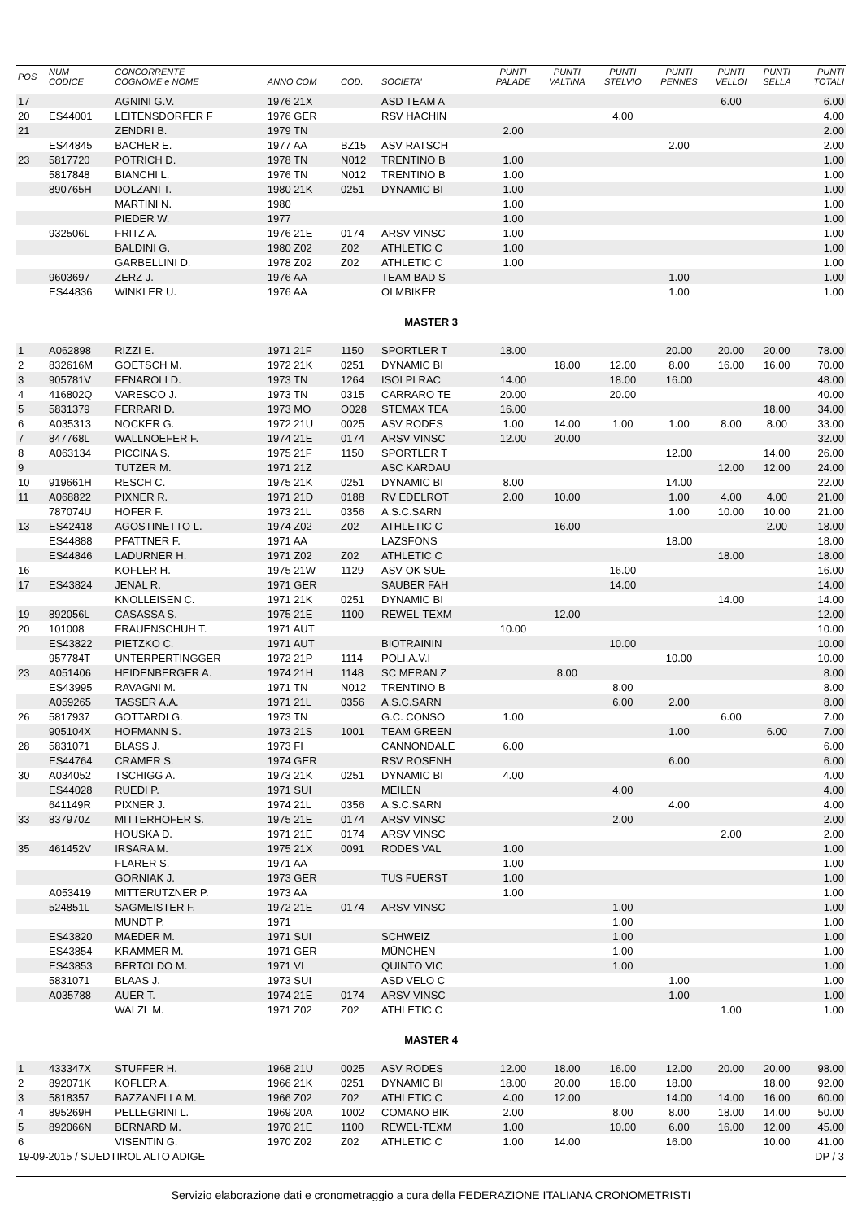| POS | NUM CODICE | CONCORRENTE COGNOME e NOME | ANNO COM | COD. | SOCIETA' | PUNTI PALADE | PUNTI VALTINA | PUNTI STELVIO | PUNTI PENNES | PUNTI VELLOI | PUNTI SELLA | PUNTI TOTALI |
| --- | --- | --- | --- | --- | --- | --- | --- | --- | --- | --- | --- | --- |
| 17 | | AGNINI G.V. | 1976 21X | | ASD TEAM A | | | | | 6.00 | | 6.00 |
| 20 | ES44001 | LEITENSDORFER F | 1976 GER | | RSV HACHIN | | | 4.00 | | | | 4.00 |
| 21 | | ZENDRI B. | 1979 TN | | | 2.00 | | | | | | 2.00 |
| | ES44845 | BACHER E. | 1977 AA | BZ15 | ASV RATSCH | | | | 2.00 | | | 2.00 |
| 23 | 5817720 | POTRICH D. | 1978 TN | N012 | TRENTINO B | 1.00 | | | | | | 1.00 |
| | 5817848 | BIANCHI L. | 1976 TN | N012 | TRENTINO B | 1.00 | | | | | | 1.00 |
| | 890765H | DOLZANI T. | 1980 21K | 0251 | DYNAMIC BI | 1.00 | | | | | | 1.00 |
| | | MARTINI N. | 1980 | | | 1.00 | | | | | | 1.00 |
| | | PIEDER W. | 1977 | | | 1.00 | | | | | | 1.00 |
| | 932506L | FRITZ A. | 1976 21E | 0174 | ARSV VINSC | 1.00 | | | | | | 1.00 |
| | | BALDINI G. | 1980 Z02 | Z02 | ATHLETIC C | 1.00 | | | | | | 1.00 |
| | | GARBELLINI D. | 1978 Z02 | Z02 | ATHLETIC C | 1.00 | | | | | | 1.00 |
| | 9603697 | ZERZ J. | 1976 AA | | TEAM BAD S | | | | 1.00 | | | 1.00 |
| | ES44836 | WINKLER U. | 1976 AA | | OLMBIKER | | | | 1.00 | | | 1.00 |
| MASTER 3 | | | | | | | | | | | | |
| 1 | A062898 | RIZZI E. | 1971 21F | 1150 | SPORTLER T | 18.00 | | | 20.00 | 20.00 | 20.00 | 78.00 |
| 2 | 832616M | GOETSCH M. | 1972 21K | 0251 | DYNAMIC BI | | 18.00 | 12.00 | 8.00 | 16.00 | 16.00 | 70.00 |
| 3 | 905781V | FENAROLI D. | 1973 TN | 1264 | ISOLPI RAC | 14.00 | | 18.00 | 16.00 | | | 48.00 |
| 4 | 416802Q | VARESCO J. | 1973 TN | 0315 | CARRARO TE | 20.00 | | 20.00 | | | | 40.00 |
| 5 | 5831379 | FERRARI D. | 1973 MO | O028 | STEMAX TEA | 16.00 | | | | | 18.00 | 34.00 |
| 6 | A035313 | NOCKER G. | 1972 21U | 0025 | ASV RODES | 1.00 | 14.00 | 1.00 | 1.00 | 8.00 | 8.00 | 33.00 |
| 7 | 847768L | WALLNOEFER F. | 1974 21E | 0174 | ARSV VINSC | 12.00 | 20.00 | | | | | 32.00 |
| 8 | A063134 | PICCINA S. | 1975 21F | 1150 | SPORTLER T | | | | 12.00 | | 14.00 | 26.00 |
| 9 | | TUTZER M. | 1971 21Z | | ASC KARDAU | | | | | 12.00 | 12.00 | 24.00 |
| 10 | 919661H | RESCH C. | 1975 21K | 0251 | DYNAMIC BI | 8.00 | | | 14.00 | | | 22.00 |
| 11 | A068822 | PIXNER R. | 1971 21D | 0188 | RV EDELROT | 2.00 | 10.00 | | 1.00 | 4.00 | 4.00 | 21.00 |
| | 787074U | HOFER F. | 1973 21L | 0356 | A.S.C.SARN | | | | 1.00 | 10.00 | 10.00 | 21.00 |
| 13 | ES42418 | AGOSTINETTO L. | 1974 Z02 | Z02 | ATHLETIC C | | 16.00 | | | | 2.00 | 18.00 |
| | ES44888 | PFATTNER F. | 1971 AA | | LAZSFONS | | | | 18.00 | | | 18.00 |
| | ES44846 | LADURNER H. | 1971 Z02 | Z02 | ATHLETIC C | | | | | 18.00 | | 18.00 |
| 16 | | KOFLER H. | 1975 21W | 1129 | ASV OK SUE | | | 16.00 | | | | 16.00 |
| 17 | ES43824 | JENAL R. | 1971 GER | | SAUBER FAH | | | 14.00 | | | | 14.00 |
| | | KNOLLEISEN C. | 1971 21K | 0251 | DYNAMIC BI | | | | | 14.00 | | 14.00 |
| 19 | 892056L | CASASSA S. | 1975 21E | 1100 | REWEL-TEXM | | 12.00 | | | | | 12.00 |
| 20 | 101008 | FRAUENSCHUH T. | 1971 AUT | | | 10.00 | | | | | | 10.00 |
| | ES43822 | PIETZKO C. | 1971 AUT | | BIOTRAININ | | | 10.00 | | | | 10.00 |
| | 957784T | UNTERPERTINGGER | 1972 21P | 1114 | POLI.A.V.I | | | | 10.00 | | | 10.00 |
| 23 | A051406 | HEIDENBERGER A. | 1974 21H | 1148 | SC MERAN Z | | 8.00 | | | | | 8.00 |
| | ES43995 | RAVAGNI M. | 1971 TN | N012 | TRENTINO B | | | 8.00 | | | | 8.00 |
| | A059265 | TASSER A.A. | 1971 21L | 0356 | A.S.C.SARN | | | 6.00 | 2.00 | | | 8.00 |
| 26 | 5817937 | GOTTARDI G. | 1973 TN | | G.C. CONSO | 1.00 | | | | 6.00 | | 7.00 |
| | 905104X | HOFMANN S. | 1973 21S | 1001 | TEAM GREEN | | | | 1.00 | | 6.00 | 7.00 |
| 28 | 5831071 | BLASS J. | 1973 FI | | CANNONDALE | 6.00 | | | | | | 6.00 |
| | ES44764 | CRAMER S. | 1974 GER | | RSV ROSENH | | | | 6.00 | | | 6.00 |
| 30 | A034052 | TSCHIGG A. | 1973 21K | 0251 | DYNAMIC BI | 4.00 | | | | | | 4.00 |
| | ES44028 | RUEDI P. | 1971 SUI | | MEILEN | | | 4.00 | | | | 4.00 |
| | 641149R | PIXNER J. | 1974 21L | 0356 | A.S.C.SARN | | | | 4.00 | | | 4.00 |
| 33 | 837970Z | MITTERHOFER S. | 1975 21E | 0174 | ARSV VINSC | | | 2.00 | | | | 2.00 |
| | | HOUSKA D. | 1971 21E | 0174 | ARSV VINSC | | | | | 2.00 | | 2.00 |
| 35 | 461452V | IRSARA M. | 1975 21X | 0091 | RODES VAL | 1.00 | | | | | | 1.00 |
| | | FLARER S. | 1971 AA | | | 1.00 | | | | | | 1.00 |
| | | GORNIAK J. | 1973 GER | | TUS FUERST | 1.00 | | | | | | 1.00 |
| | A053419 | MITTERUTZNER P. | 1973 AA | | | 1.00 | | | | | | 1.00 |
| | 524851L | SAGMEISTER F. | 1972 21E | 0174 | ARSV VINSC | | | 1.00 | | | | 1.00 |
| | | MUNDT P. | 1971 | | | | | 1.00 | | | | 1.00 |
| | ES43820 | MAEDER M. | 1971 SUI | | SCHWEIZ | | | 1.00 | | | | 1.00 |
| | ES43854 | KRAMMER M. | 1971 GER | | MÜNCHEN | | | 1.00 | | | | 1.00 |
| | ES43853 | BERTOLDO M. | 1971 VI | | QUINTO VIC | | | 1.00 | | | | 1.00 |
| | 5831071 | BLAAS J. | 1973 SUI | | ASD VELO C | | | | 1.00 | | | 1.00 |
| | A035788 | AUER T. | 1974 21E | 0174 | ARSV VINSC | | | | 1.00 | | | 1.00 |
| | | WALZL M. | 1971 Z02 | Z02 | ATHLETIC C | | | | | 1.00 | | 1.00 |
| MASTER 4 | | | | | | | | | | | | |
| 1 | 433347X | STUFFER H. | 1968 21U | 0025 | ASV RODES | 12.00 | 18.00 | 16.00 | 12.00 | 20.00 | 20.00 | 98.00 |
| 2 | 892071K | KOFLER A. | 1966 21K | 0251 | DYNAMIC BI | 18.00 | 20.00 | 18.00 | 18.00 | | 18.00 | 92.00 |
| 3 | 5818357 | BAZZANELLA M. | 1966 Z02 | Z02 | ATHLETIC C | 4.00 | 12.00 | | 14.00 | 14.00 | 16.00 | 60.00 |
| 4 | 895269H | PELLEGRINI L. | 1969 20A | 1002 | COMANO BIK | 2.00 | | 8.00 | 8.00 | 18.00 | 14.00 | 50.00 |
| 5 | 892066N | BERNARD M. | 1970 21E | 1100 | REWEL-TEXM | 1.00 | | 10.00 | 6.00 | 16.00 | 12.00 | 45.00 |
| 6 | | VISENTIN G. | 1970 Z02 | Z02 | ATHLETIC C | 1.00 | 14.00 | | 16.00 | | 10.00 | 41.00 |
| 19-09-2015 / SUEDTIROL ALTO ADIGE | | | | | | | | | | | | DP / 3 |
Servizio elaborazione dati e cronometraggio a cura della FEDERAZIONE ITALIANA CRONOMETRISTI